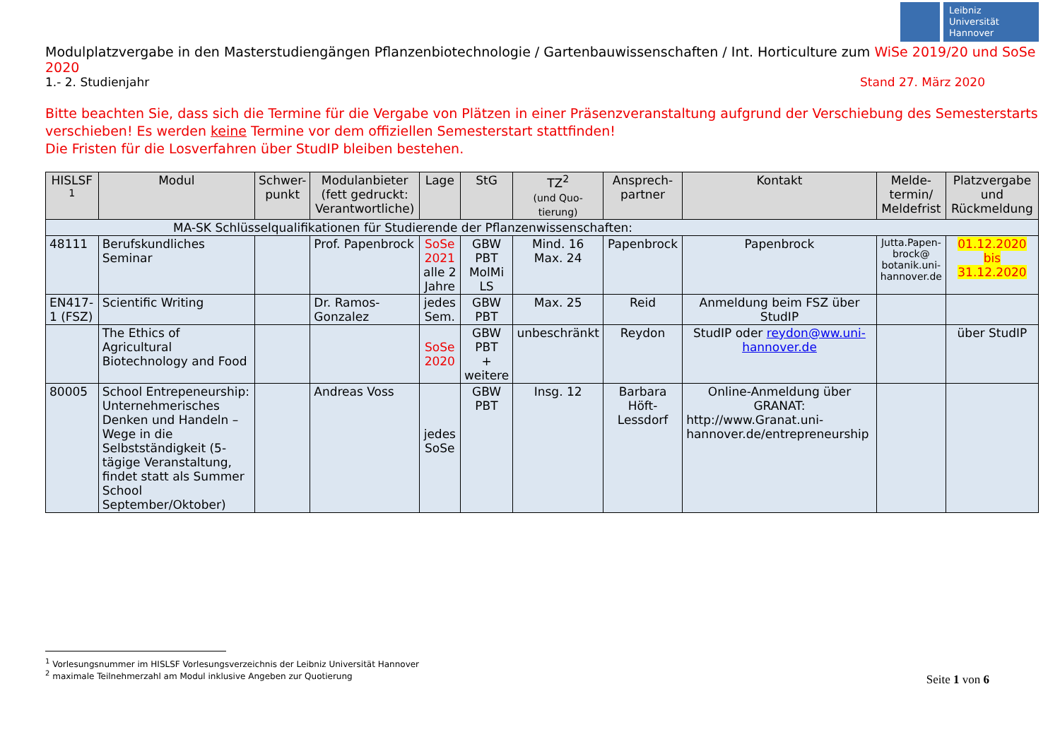Leibniz
Universität
Hannover
Modulplatzvergabe in den Masterstudiengängen Pflanzenbiotechnologie / Gartenbauwissenschaften / Int. Horticulture zum WiSe 2019/20 und SoSe 2020
1.- 2. Studienjahr Stand 27. März 2020
Bitte beachten Sie, dass sich die Termine für die Vergabe von Plätzen in einer Präsenzveranstaltung aufgrund der Verschiebung des Semesterstarts verschieben! Es werden keine Termine vor dem offiziellen Semesterstart stattfinden!
Die Fristen für die Losverfahren über StudIP bleiben bestehen.
| HISLSF <sup>1</sup> | Modul | Schwer- punkt | Modulanbieter (fett gedruckt: Verantwortliche) | Lage | StG | TZ<sup>2</sup> (und Quo- tierung) | Ansprech- partner | Kontakt | Melde- termin/ Meldefrist | Platzvergabe und Rückmeldung |
| --- | --- | --- | --- | --- | --- | --- | --- | --- | --- | --- |
| MA-SK Schlüsselqualifikationen für Studierende der Pflanzenwissenschaften: | | | | | | | | | | |
| 48111 | Berufskundliches Seminar | | Prof. Papenbrock | SoSe 2021 alle 2 Jahre | GBW PBT MolMi LS | Mind. 16 Max. 24 | Papenbrock | Papenbrock | Jutta.Papen- brock@ botanik.uni- hannover.de | 01.12.2020 bis 31.12.2020 |
| EN417-1 (FSZ) | Scientific Writing | | Dr. Ramos-Gonzalez | jedes Sem. | GBW PBT | Max. 25 | Reid | Anmeldung beim FSZ über StudIP | | |
| | The Ethics of Agricultural Biotechnology and Food | | | SoSe 2020 | GBW PBT + weitere | unbeschränkt | Reydon | StudIP oder reydon@ww.uni-hannover.de | | über StudIP |
| 80005 | School Entrepeneurship: Unternehmerisches Denken und Handeln – Wege in die Selbstständigkeit (5-tägige Veranstaltung, findet statt als Summer School September/Oktober) | | Andreas Voss | jedes SoSe | GBW PBT | Insg. 12 | Barbara Höft-Lessdorf | Online-Anmeldung über GRANAT: http://www.Granat.uni-hannover.de/entrepreneurship | | |
<sup>1</sup> Vorlesungsnummer im HISLSF Vorlesungsverzeichnis der Leibniz Universität Hannover
<sup>2</sup> maximale Teilnehmerzahl am Modul inklusive Angeben zur Quotierung
Seite 1 von 6